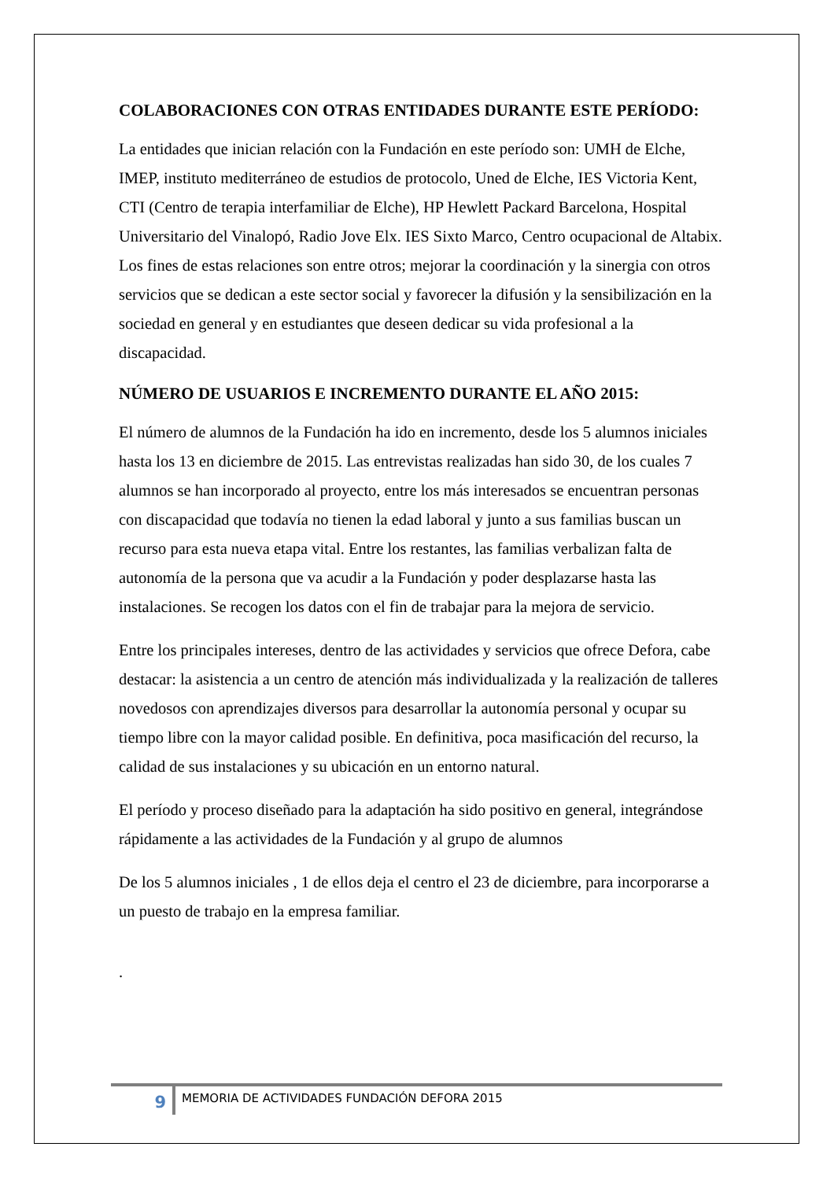COLABORACIONES CON OTRAS ENTIDADES DURANTE ESTE PERÍODO:
La entidades que inician relación con la Fundación en este período son: UMH de Elche, IMEP, instituto mediterráneo de estudios de protocolo, Uned de Elche, IES Victoria Kent, CTI (Centro de terapia interfamiliar de Elche), HP Hewlett Packard Barcelona, Hospital Universitario del Vinalopó, Radio Jove Elx. IES Sixto Marco, Centro ocupacional de Altabix. Los fines de estas relaciones son entre otros; mejorar la coordinación y la sinergia con otros servicios que se dedican a este sector social y favorecer la difusión y la sensibilización en la sociedad en general y en estudiantes que deseen dedicar su vida profesional a la discapacidad.
NÚMERO DE USUARIOS E INCREMENTO DURANTE EL AÑO 2015:
El número de alumnos de la Fundación ha ido en incremento, desde los 5 alumnos iniciales hasta los 13 en diciembre de 2015. Las entrevistas realizadas han sido 30, de los cuales 7 alumnos se han incorporado al proyecto, entre los más interesados se encuentran personas con discapacidad que todavía no tienen la edad laboral y junto a sus familias buscan un recurso para esta nueva etapa vital. Entre los restantes, las familias verbalizan falta de autonomía de la persona que va acudir a la Fundación y poder desplazarse hasta las instalaciones. Se recogen los datos con el fin de trabajar para la mejora de servicio.
Entre los principales intereses, dentro de las actividades y servicios que ofrece Defora, cabe destacar: la asistencia a un centro de atención más individualizada y la realización de talleres novedosos con aprendizajes diversos para desarrollar la autonomía personal y ocupar su tiempo libre con la mayor calidad posible. En definitiva, poca masificación del recurso, la calidad de sus instalaciones y su ubicación en un entorno natural.
El período y proceso diseñado para la adaptación ha sido positivo en general, integrándose rápidamente a las actividades de la Fundación y al grupo de alumnos
De los 5 alumnos iniciales , 1 de ellos deja el centro el 23 de diciembre, para incorporarse a un puesto de trabajo en la empresa familiar.
.
9
MEMORIA DE ACTIVIDADES FUNDACIÓN DEFORA 2015